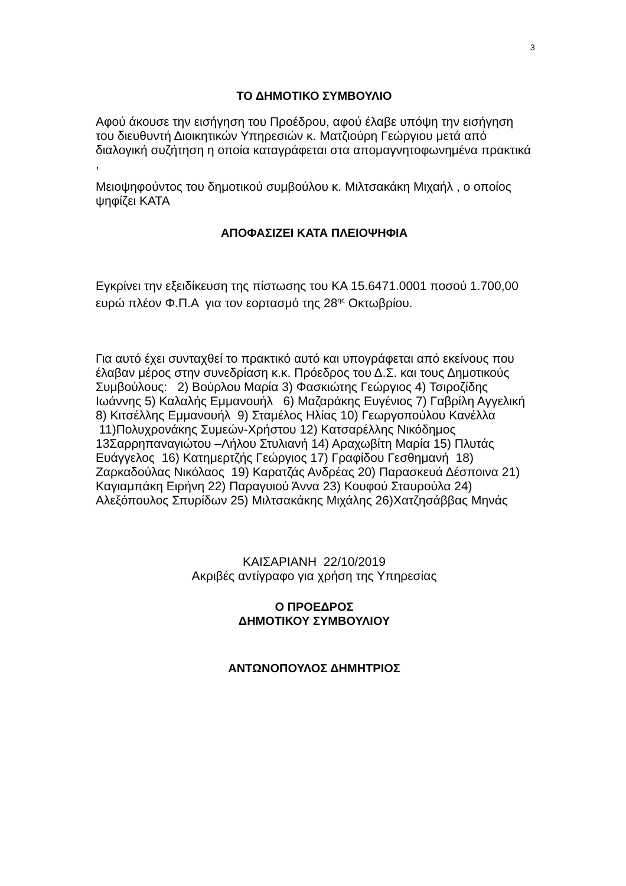3
ΤΟ ΔΗΜΟΤΙΚΟ ΣΥΜΒΟΥΛΙΟ
Αφού άκουσε την εισήγηση του Προέδρου, αφού έλαβε υπόψη την εισήγηση του διευθυντή Διοικητικών Υπηρεσιών κ. Ματζιούρη Γεώργιου μετά από διαλογική συζήτηση η οποία καταγράφεται στα απομαγνητοφωνημένα πρακτικά ,
Μειοψηφούντος του δημοτικού συμβούλου κ. Μιλτσακάκη Μιχαήλ , ο οποίος ψηφίζει ΚΑΤΑ
ΑΠΟΦΑΣΙΖΕΙ ΚΑΤΑ ΠΛΕΙΟΨΗΦΙΑ
Εγκρίνει την εξειδίκευση της πίστωσης του ΚΑ 15.6471.0001 ποσού 1.700,00 ευρώ πλέον Φ.Π.Α για τον εορτασμό της 28<sup>ης</sup> Οκτωβρίου.
Για αυτό έχει συνταχθεί το πρακτικό αυτό και υπογράφεται από εκείνους που έλαβαν μέρος στην συνεδρίαση κ.κ. Πρόεδρος του Δ.Σ. και τους Δημοτικούς Συμβούλους: 2) Βούρλου Μαρία 3) Φασκιώτης Γεώργιος 4) Τσιροζίδης Ιωάννης 5) Καλαλής Εμμανουήλ 6) Μαζαράκης Ευγένιος 7) Γαβρίλη Αγγελική 8) Κιτσέλλης Εμμανουήλ 9) Σταμέλος Ηλίας 10) Γεωργοπούλου Κανέλλα 11)Πολυχρονάκης Συμεών-Χρήστου 12) Κατσαρέλλης Νικόδημος 13Σαρρηπαναγιώτου –Λήλου Στυλιανή 14) Αραχωβίτη Μαρία 15) Πλυτάς Ευάγγελος 16) Κατημερτζής Γεώργιος 17) Γραφίδου Γεσθημανή 18) Ζαρκαδούλας Νικόλαος 19) Καρατζάς Ανδρέας 20) Παρασκευά Δέσποινα 21) Καγιαμπάκη Ειρήνη 22) Παραγυιού Άννα 23) Κουφού Σταυρούλα 24) Αλεξόπουλος Σπυρίδων 25) Μιλτσακάκης Μιχάλης 26)Χατζησάββας Μηνάς
ΚΑΙΣΑΡΙΑΝΗ 22/10/2019
Ακριβές αντίγραφο για χρήση της Υπηρεσίας
Ο ΠΡΟΕΔΡΟΣ
ΔΗΜΟΤΙΚΟΥ ΣΥΜΒΟΥΛΙΟΥ
ΑΝΤΩΝΟΠΟΥΛΟΣ ΔΗΜΗΤΡΙΟΣ